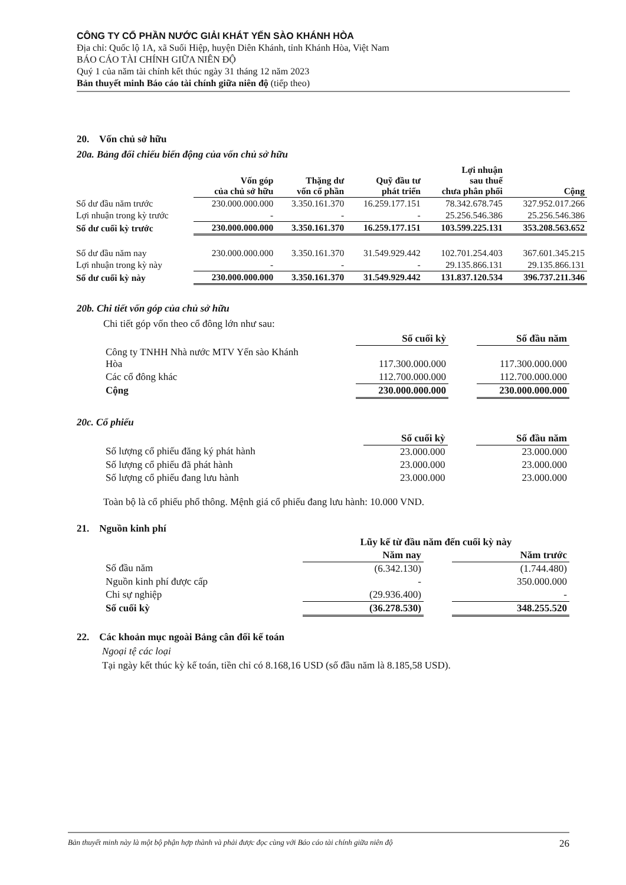CÔNG TY CỔ PHẦN NƯỚC GIẢI KHÁT YẾN SÀO KHÁNH HÒA
Địa chỉ: Quốc lộ 1A, xã Suối Hiệp, huyện Diên Khánh, tỉnh Khánh Hòa, Việt Nam
BÁO CÁO TÀI CHÍNH GIỮA NIÊN ĐỘ
Quý 1 của năm tài chính kết thúc ngày 31 tháng 12 năm 2023
Bản thuyết minh Báo cáo tài chính giữa niên độ (tiếp theo)
20. Vốn chủ sở hữu
20a. Bảng đối chiếu biến động của vốn chủ sở hữu
| | Vốn góp của chủ sở hữu | Thặng dư vốn cổ phần | Quỹ đầu tư phát triển | Lợi nhuận sau thuế chưa phân phối | Cộng |
| --- | --- | --- | --- | --- | --- |
| Số dư đầu năm trước | 230.000.000.000 | 3.350.161.370 | 16.259.177.151 | 78.342.678.745 | 327.952.017.266 |
| Lợi nhuận trong kỳ trước | - | - | - | 25.256.546.386 | 25.256.546.386 |
| Số dư cuối kỳ trước | 230.000.000.000 | 3.350.161.370 | 16.259.177.151 | 103.599.225.131 | 353.208.563.652 |
| Số dư đầu năm nay | 230.000.000.000 | 3.350.161.370 | 31.549.929.442 | 102.701.254.403 | 367.601.345.215 |
| Lợi nhuận trong kỳ này | - | - | - | 29.135.866.131 | 29.135.866.131 |
| Số dư cuối kỳ này | 230.000.000.000 | 3.350.161.370 | 31.549.929.442 | 131.837.120.534 | 396.737.211.346 |
20b. Chi tiết vốn góp của chủ sở hữu
Chi tiết góp vốn theo cổ đông lớn như sau:
| | Số cuối kỳ | | Số đầu năm |
| --- | --- | --- | --- |
| Công ty TNHH Nhà nước MTV Yến sào Khánh Hòa | 117.300.000.000 | | 117.300.000.000 |
| Các cổ đông khác | 112.700.000.000 | | 112.700.000.000 |
| Cộng | 230.000.000.000 | | 230.000.000.000 |
20c. Cổ phiếu
| | Số cuối kỳ | | Số đầu năm |
| --- | --- | --- | --- |
| Số lượng cổ phiếu đăng ký phát hành | 23.000.000 | | 23.000.000 |
| Số lượng cổ phiếu đã phát hành | 23.000.000 | | 23.000.000 |
| Số lượng cổ phiếu đang lưu hành | 23.000.000 | | 23.000.000 |
Toàn bộ là cổ phiếu phổ thông. Mệnh giá cổ phiếu đang lưu hành: 10.000 VND.
21. Nguồn kinh phí
| | Lũy kế từ đầu năm đến cuối kỳ này | | |
| --- | --- | --- | --- |
| | Năm nay | | Năm trước |
| Số đầu năm | (6.342.130) | | (1.744.480) |
| Nguồn kinh phí được cấp | - | | 350.000.000 |
| Chi sự nghiệp | (29.936.400) | | - |
| Số cuối kỳ | (36.278.530) | | 348.255.520 |
22. Các khoản mục ngoài Bảng cân đối kế toán
Ngoại tệ các loại
Tại ngày kết thúc kỳ kế toán, tiền chỉ có 8.168,16 USD (số đầu năm là 8.185,58 USD).
Bản thuyết minh này là một bộ phận hợp thành và phải được đọc cùng với Báo cáo tài chính giữa niên độ 26